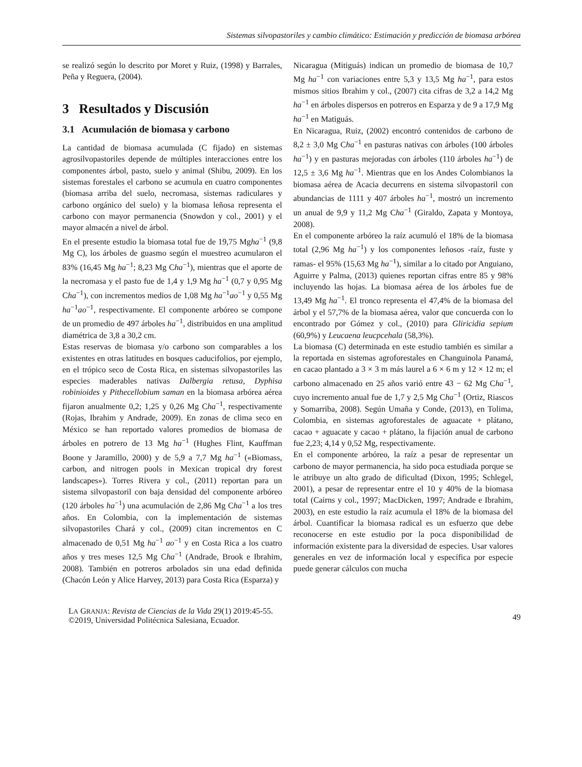Sistemas silvopastoriles y cambio climático: Estimación y predicción de biomasa arbórea
se realizó según lo descrito por Moret y Ruiz, (1998) y Barrales, Peña y Reguera, (2004).
3 Resultados y Discusión
3.1 Acumulación de biomasa y carbono
La cantidad de biomasa acumulada (C fijado) en sistemas agrosilvopastoriles depende de múltiples interacciones entre los componentes árbol, pasto, suelo y animal (Shibu, 2009). En los sistemas forestales el carbono se acumula en cuatro componentes (biomasa arriba del suelo, necromasa, sistemas radiculares y carbono orgánico del suelo) y la biomasa leñosa representa el carbono con mayor permanencia (Snowdon y col., 2001) y el mayor almacén a nivel de árbol.
En el presente estudio la biomasa total fue de 19,75 Mgha<sup>−1</sup> (9,8 Mg C), los árboles de guasmo según el muestreo acumularon el 83% (16,45 Mg ha<sup>−1</sup>; 8,23 Mg Cha<sup>−1</sup>), mientras que el aporte de la necromasa y el pasto fue de 1,4 y 1,9 Mg ha<sup>−1</sup> (0,7 y 0,95 Mg Cha<sup>−1</sup>), con incrementos medios de 1,08 Mg ha<sup>−1</sup>ao<sup>−1</sup> y 0,55 Mg ha<sup>−1</sup>ao<sup>−1</sup>, respectivamente. El componente arbóreo se compone de un promedio de 497 árboles ha<sup>−1</sup>, distribuidos en una amplitud diamétrica de 3,8 a 30,2 cm.
Estas reservas de biomasa y/o carbono son comparables a los existentes en otras latitudes en bosques caducifolios, por ejemplo, en el trópico seco de Costa Rica, en sistemas silvopastoriles las especies maderables nativas Dalbergia retusa, Dyphisa robinioides y Pithecellobium saman en la biomasa arbórea aérea fijaron anualmente 0,2; 1,25 y 0,26 Mg Cha<sup>−1</sup>, respectivamente (Rojas, Ibrahim y Andrade, 2009). En zonas de clima seco en México se han reportado valores promedios de biomasa de árboles en potrero de 13 Mg ha<sup>−1</sup> (Hughes Flint, Kauffman Boone y Jaramillo, 2000) y de 5,9 a 7,7 Mg ha<sup>−1</sup> («Biomass, carbon, and nitrogen pools in Mexican tropical dry forest landscapes»). Torres Rivera y col., (2011) reportan para un sistema silvopastoril con baja densidad del componente arbóreo (120 árboles ha<sup>−1</sup>) una acumulación de 2,86 Mg Cha<sup>−1</sup> a los tres años. En Colombia, con la implementación de sistemas silvopastoriles Chará y col., (2009) citan incrementos en C almacenado de 0,51 Mg ha<sup>−1</sup> ao<sup>−1</sup> y en Costa Rica a los cuatro años y tres meses 12,5 Mg Cha<sup>−1</sup> (Andrade, Brook e Ibrahim, 2008). También en potreros arbolados sin una edad definida (Chacón León y Alice Harvey, 2013) para Costa Rica (Esparza) y
Nicaragua (Mitiguás) indican un promedio de biomasa de 10,7 Mg ha<sup>−1</sup> con variaciones entre 5,3 y 13,5 Mg ha<sup>−1</sup>, para estos mismos sitios Ibrahim y col., (2007) cita cifras de 3,2 a 14,2 Mg ha<sup>−1</sup> en árboles dispersos en potreros en Esparza y de 9 a 17,9 Mg ha<sup>−1</sup> en Matiguás.
En Nicaragua, Ruiz, (2002) encontró contenidos de carbono de 8,2 ± 3,0 Mg Cha<sup>−1</sup> en pasturas nativas con árboles (100 árboles ha<sup>−1</sup>) y en pasturas mejoradas con árboles (110 árboles ha<sup>−1</sup>) de 12,5 ± 3,6 Mg ha<sup>−1</sup>. Mientras que en los Andes Colombianos la biomasa aérea de Acacia decurrens en sistema silvopastoril con abundancias de 1111 y 407 árboles ha<sup>−1</sup>, mostró un incremento un anual de 9,9 y 11,2 Mg Cha<sup>−1</sup> (Giraldo, Zapata y Montoya, 2008).
En el componente arbóreo la raíz acumuló el 18% de la biomasa total (2,96 Mg ha<sup>−1</sup>) y los componentes leñosos -raíz, fuste y ramas- el 95% (15,63 Mg ha<sup>−1</sup>), similar a lo citado por Anguiano, Aguirre y Palma, (2013) quienes reportan cifras entre 85 y 98% incluyendo las hojas. La biomasa aérea de los árboles fue de 13,49 Mg ha<sup>−1</sup>. El tronco representa el 47,4% de la biomasa del árbol y el 57,7% de la biomasa aérea, valor que concuerda con lo encontrado por Gómez y col., (2010) para Gliricidia sepium (60,9%) y Leucaena leucpcehala (58,3%).
La biomasa (C) determinada en este estudio también es similar a la reportada en sistemas agroforestales en Changuinola Panamá, en cacao plantado a 3 × 3 m más laurel a 6 × 6 m y 12 × 12 m; el carbono almacenado en 25 años varió entre 43 − 62 Mg Cha<sup>−1</sup>, cuyo incremento anual fue de 1,7 y 2,5 Mg Cha<sup>−1</sup> (Ortiz, Riascos y Somarriba, 2008). Según Umaña y Conde, (2013), en Tolima, Colombia, en sistemas agroforestales de aguacate + plátano, cacao + aguacate y cacao + plátano, la fijación anual de carbono fue 2,23; 4,14 y 0,52 Mg, respectivamente.
En el componente arbóreo, la raíz a pesar de representar un carbono de mayor permanencia, ha sido poca estudiada porque se le atribuye un alto grado de dificultad (Dixon, 1995; Schlegel, 2001), a pesar de representar entre el 10 y 40% de la biomasa total (Cairns y col., 1997; MacDicken, 1997; Andrade e Ibrahim, 2003), en este estudio la raíz acumula el 18% de la biomasa del árbol. Cuantificar la biomasa radical es un esfuerzo que debe reconocerse en este estudio por la poca disponibilidad de información existente para la diversidad de especies. Usar valores generales en vez de información local y específica por especie puede generar cálculos con mucha
LA GRANJA: Revista de Ciencias de la Vida 29(1) 2019:45-55.
©2019, Universidad Politécnica Salesiana, Ecuador.
49